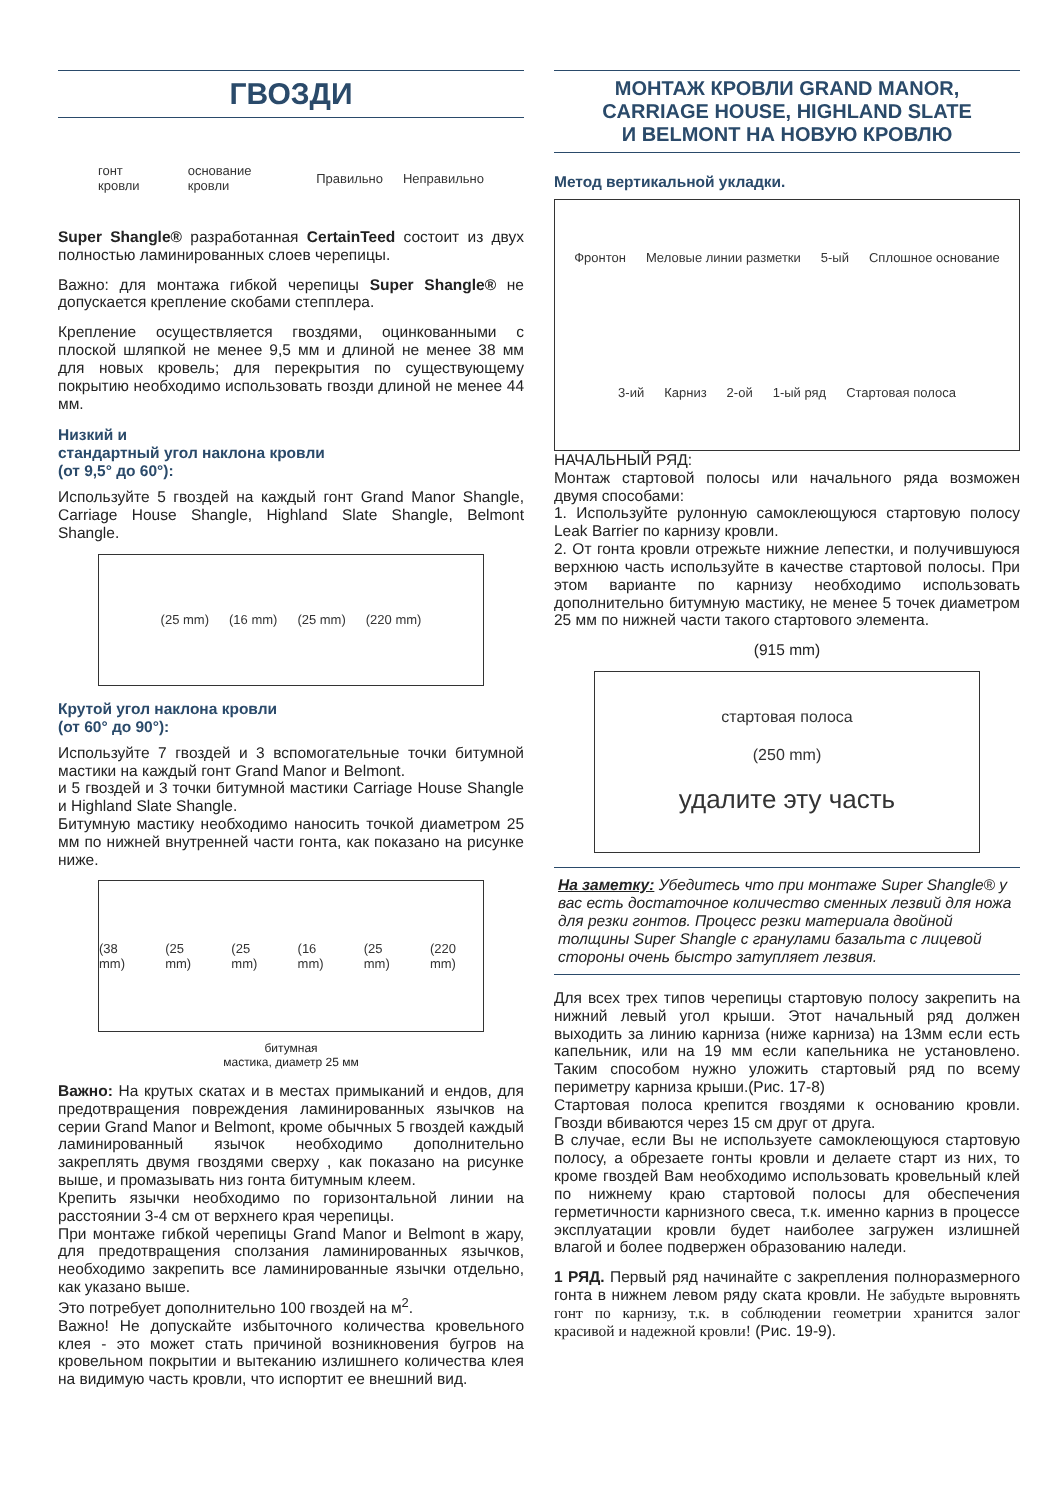ГВОЗДИ
гонт кровли основание кровли Правильно Неправильно
Super Shangle® разработанная CertainTeed состоит из двух полностью ламинированных слоев черепицы.
Важно: для монтажа гибкой черепицы Super Shangle® не допускается крепление скобами степплера.
Крепление осуществляется гвоздями, оцинкованными с плоской шляпкой не менее 9,5 мм и длиной не менее 38 мм для новых кровель; для перекрытия по существующему покрытию необходимо использовать гвозди длиной не менее 44 мм.
Низкий и
стандартный угол наклона кровли
(от 9,5° до 60°):
Используйте 5 гвоздей на каждый гонт Grand Manor Shangle, Carriage House Shangle, Highland Slate Shangle, Belmont Shangle.
(25 mm) (16 mm) (25 mm) (220 mm)
Крутой угол наклона кровли
(от 60° до 90°):
Используйте 7 гвоздей и 3 вспомогательные точки битумной мастики на каждый гонт Grand Manor и Belmont.
и 5 гвоздей и 3 точки битумной мастики Carriage House Shangle и Highland Slate Shangle.
Битумную мастику необходимо наносить точкой диаметром 25 мм по нижней внутренней части гонта, как показано на рисунке ниже.
(38 mm) (25 mm) (25 mm) (16 mm) (25 mm) (220 mm)
битумная
мастика, диаметр 25 мм
Важно: На крутых скатах и в местах примыканий и ендов, для предотвращения повреждения ламинированных язычков на серии Grand Manor и Belmont, кроме обычных 5 гвоздей каждый ламинированный язычок необходимо дополнительно закреплять двумя гвоздями сверху , как показано на рисунке выше, и промазывать низ гонта битумным клеем.
Крепить язычки необходимо по горизонтальной линии на расстоянии 3-4 см от верхнего края черепицы.
При монтаже гибкой черепицы Grand Manor и Belmont в жару, для предотвращения сползания ламинированных язычков, необходимо закрепить все ламинированные язычки отдельно, как указано выше.
Это потребует дополнительно 100 гвоздей на м<sup>2</sup>.
Важно! Не допускайте избыточного количества кровельного клея - это может стать причиной возникновения бугров на кровельном покрытии и вытеканию излишнего количества клея на видимую часть кровли, что испортит ее внешний вид.
МОНТАЖ КРОВЛИ GRAND MANOR,
CARRIAGE HOUSE, HIGHLAND SLATE
И BELMONT НА НОВУЮ КРОВЛЮ
Метод вертикальной укладки.
Фронтон Меловые линии разметки 5-ый Сплошное основание 3-ий Карниз 2-ой 1-ый ряд Стартовая полоса
НАЧАЛЬНЫЙ РЯД:
Монтаж стартовой полосы или начального ряда возможен двумя способами:
1. Используйте рулонную самоклеющуюся стартовую полосу Leak Barrier по карнизу кровли.
2. От гонта кровли отрежьте нижние лепестки, и получившуюся верхнюю часть используйте в качестве стартовой полосы. При этом варианте по карнизу необходимо использовать дополнительно битумную мастику, не менее 5 точек диаметром 25 мм по нижней части такого стартового элемента.
(915 mm)
стартовая полоса
(250 mm)
удалите эту часть
На заметку: Убедитесь что при монтаже Super Shangle® у вас есть достаточное количество сменных лезвий для ножа для резки гонтов. Процесс резки материала двойной толщины Super Shangle с гранулами базальта с лицевой стороны очень быстро затупляет лезвия.
Для всех трех типов черепицы стартовую полосу закрепить на нижний левый угол крыши. Этот начальный ряд должен выходить за линию карниза (ниже карниза) на 13мм если есть капельник, или на 19 мм если капельника не установлено. Таким способом нужно уложить стартовый ряд по всему периметру карниза крыши.(Рис. 17-8)
Стартовая полоса крепится гвоздями к основанию кровли. Гвозди вбиваются через 15 см друг от друга.
В случае, если Вы не используете самоклеющуюся стартовую полосу, а обрезаете гонты кровли и делаете старт из них, то кроме гвоздей Вам необходимо использовать кровельный клей по нижнему краю стартовой полосы для обеспечения герметичности карнизного свеса, т.к. именно карниз в процессе эксплуатации кровли будет наиболее загружен излишней влагой и более подвержен образованию наледи.
1 РЯД. Первый ряд начинайте с закрепления полноразмерного гонта в нижнем левом ряду ската кровли. Не забудьте выровнять гонт по карнизу, т.к. в соблюдении геометрии хранится залог красивой и надежной кровли! (Рис. 19-9).